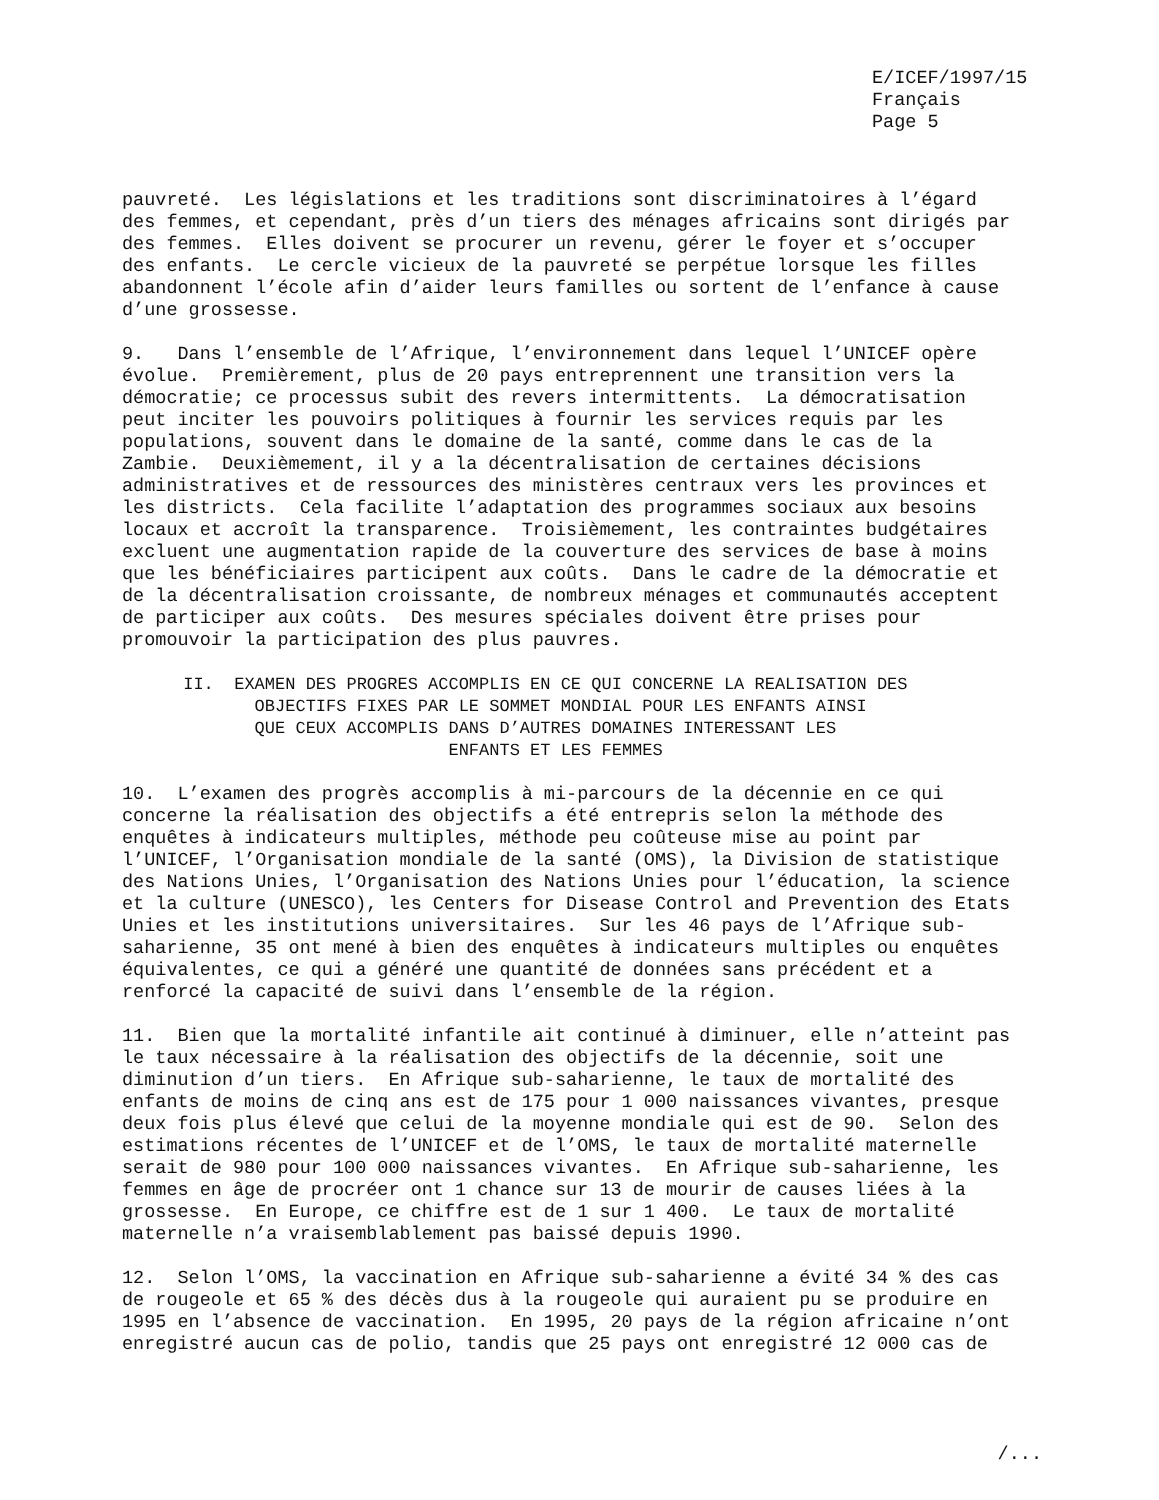E/ICEF/1997/15 Français Page 5
pauvreté. Les législations et les traditions sont discriminatoires à l’égard des femmes, et cependant, près d’un tiers des ménages africains sont dirigés par des femmes. Elles doivent se procurer un revenu, gérer le foyer et s’occuper des enfants. Le cercle vicieux de la pauvreté se perpétue lorsque les filles abandonnent l’école afin d’aider leurs familles ou sortent de l’enfance à cause d’une grossesse.
9. Dans l’ensemble de l’Afrique, l’environnement dans lequel l’UNICEF opère évolue. Premièrement, plus de 20 pays entreprennent une transition vers la démocratie; ce processus subit des revers intermittents. La démocratisation peut inciter les pouvoirs politiques à fournir les services requis par les populations, souvent dans le domaine de la santé, comme dans le cas de la Zambie. Deuxièmement, il y a la décentralisation de certaines décisions administratives et de ressources des ministères centraux vers les provinces et les districts. Cela facilite l’adaptation des programmes sociaux aux besoins locaux et accroît la transparence. Troisièmement, les contraintes budgétaires excluent une augmentation rapide de la couverture des services de base à moins que les bénéficiaires participent aux coûts. Dans le cadre de la démocratie et de la décentralisation croissante, de nombreux ménages et communautés acceptent de participer aux coûts. Des mesures spéciales doivent être prises pour promouvoir la participation des plus pauvres.
II. EXAMEN DES PROGRES ACCOMPLIS EN CE QUI CONCERNE LA REALISATION DES OBJECTIFS FIXES PAR LE SOMMET MONDIAL POUR LES ENFANTS AINSI QUE CEUX ACCOMPLIS DANS D’AUTRES DOMAINES INTERESSANT LES ENFANTS ET LES FEMMES
10. L’examen des progrès accomplis à mi-parcours de la décennie en ce qui concerne la réalisation des objectifs a été entrepris selon la méthode des enquêtes à indicateurs multiples, méthode peu coûteuse mise au point par l’UNICEF, l’Organisation mondiale de la santé (OMS), la Division de statistique des Nations Unies, l’Organisation des Nations Unies pour l’éducation, la science et la culture (UNESCO), les Centers for Disease Control and Prevention des Etats Unies et les institutions universitaires. Sur les 46 pays de l’Afrique sub- saharienne, 35 ont mené à bien des enquêtes à indicateurs multiples ou enquêtes équivalentes, ce qui a généré une quantité de données sans précédent et a renforcé la capacité de suivi dans l’ensemble de la région.
11. Bien que la mortalité infantile ait continué à diminuer, elle n’atteint pas le taux nécessaire à la réalisation des objectifs de la décennie, soit une diminution d’un tiers. En Afrique sub-saharienne, le taux de mortalité des enfants de moins de cinq ans est de 175 pour 1 000 naissances vivantes, presque deux fois plus élevé que celui de la moyenne mondiale qui est de 90. Selon des estimations récentes de l’UNICEF et de l’OMS, le taux de mortalité maternelle serait de 980 pour 100 000 naissances vivantes. En Afrique sub-saharienne, les femmes en âge de procréer ont 1 chance sur 13 de mourir de causes liées à la grossesse. En Europe, ce chiffre est de 1 sur 1 400. Le taux de mortalité maternelle n’a vraisemblablement pas baissé depuis 1990.
12. Selon l’OMS, la vaccination en Afrique sub-saharienne a évité 34 % des cas de rougeole et 65 % des décès dus à la rougeole qui auraient pu se produire en 1995 en l’absence de vaccination. En 1995, 20 pays de la région africaine n’ont enregistré aucun cas de polio, tandis que 25 pays ont enregistré 12 000 cas de
/...